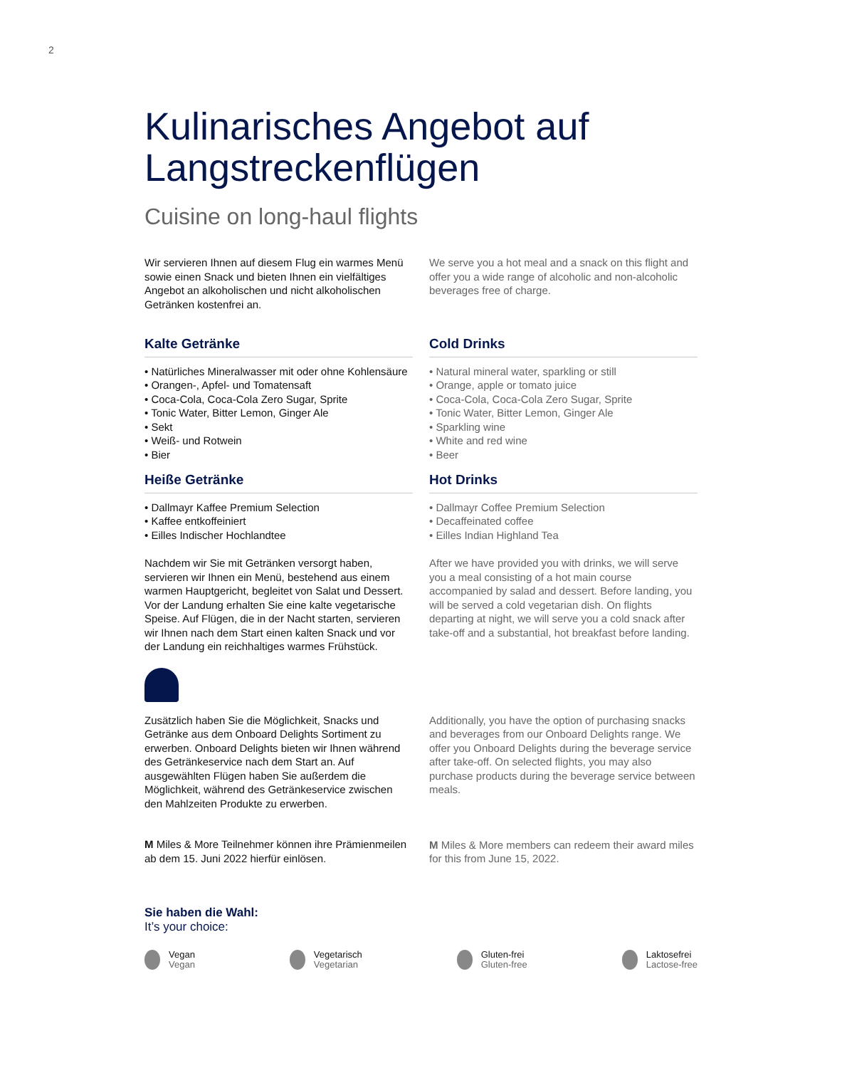2
Kulinarisches Angebot auf Langstreckenflügen
Cuisine on long-haul flights
Wir servieren Ihnen auf diesem Flug ein warmes Menü sowie einen Snack und bieten Ihnen ein vielfältiges Angebot an alkoholischen und nicht alkoholischen Getränken kostenfrei an.
We serve you a hot meal and a snack on this flight and offer you a wide range of alcoholic and non-alcoholic beverages free of charge.
Kalte Getränke
• Natürliches Mineralwasser mit oder ohne Kohlensäure
• Orangen-, Apfel- und Tomatensaft
• Coca-Cola, Coca-Cola Zero Sugar, Sprite
• Tonic Water, Bitter Lemon, Ginger Ale
• Sekt
• Weiß- und Rotwein
• Bier
Cold Drinks
• Natural mineral water, sparkling or still
• Orange, apple or tomato juice
• Coca-Cola, Coca-Cola Zero Sugar, Sprite
• Tonic Water, Bitter Lemon, Ginger Ale
• Sparkling wine
• White and red wine
• Beer
Heiße Getränke
• Dallmayr Kaffee Premium Selection
• Kaffee entkoffeiniert
• Eilles Indischer Hochlandtee
Nachdem wir Sie mit Getränken versorgt haben, servieren wir Ihnen ein Menü, bestehend aus einem warmen Hauptgericht, begleitet von Salat und Dessert. Vor der Landung erhalten Sie eine kalte vegetarische Speise. Auf Flügen, die in der Nacht starten, servieren wir Ihnen nach dem Start einen kalten Snack und vor der Landung ein reichhaltiges warmes Frühstück.
Hot Drinks
• Dallmayr Coffee Premium Selection
• Decaffeinated coffee
• Eilles Indian Highland Tea
After we have provided you with drinks, we will serve you a meal consisting of a hot main course accompanied by salad and dessert. Before landing, you will be served a cold vegetarian dish. On flights departing at night, we will serve you a cold snack after take-off and a substantial, hot breakfast before landing.
Zusätzlich haben Sie die Möglichkeit, Snacks und Getränke aus dem Onboard Delights Sortiment zu erwerben. Onboard Delights bieten wir Ihnen während des Getränkeservice nach dem Start an. Auf ausgewählten Flügen haben Sie außerdem die Möglichkeit, während des Getränkeservice zwischen den Mahlzeiten Produkte zu erwerben.
M Miles & More Teilnehmer können ihre Prämienmeilen ab dem 15. Juni 2022 hierfür einlösen.
Additionally, you have the option of purchasing snacks and beverages from our Onboard Delights range. We offer you Onboard Delights during the beverage service after take-off. On selected flights, you may also purchase products during the beverage service between meals.
M Miles & More members can redeem their award miles for this from June 15, 2022.
Sie haben die Wahl:
It’s your choice:
Vegan
Vegan
Vegetarisch
Vegetarian
Gluten-frei
Gluten-free
Laktosefrei
Lactose-free